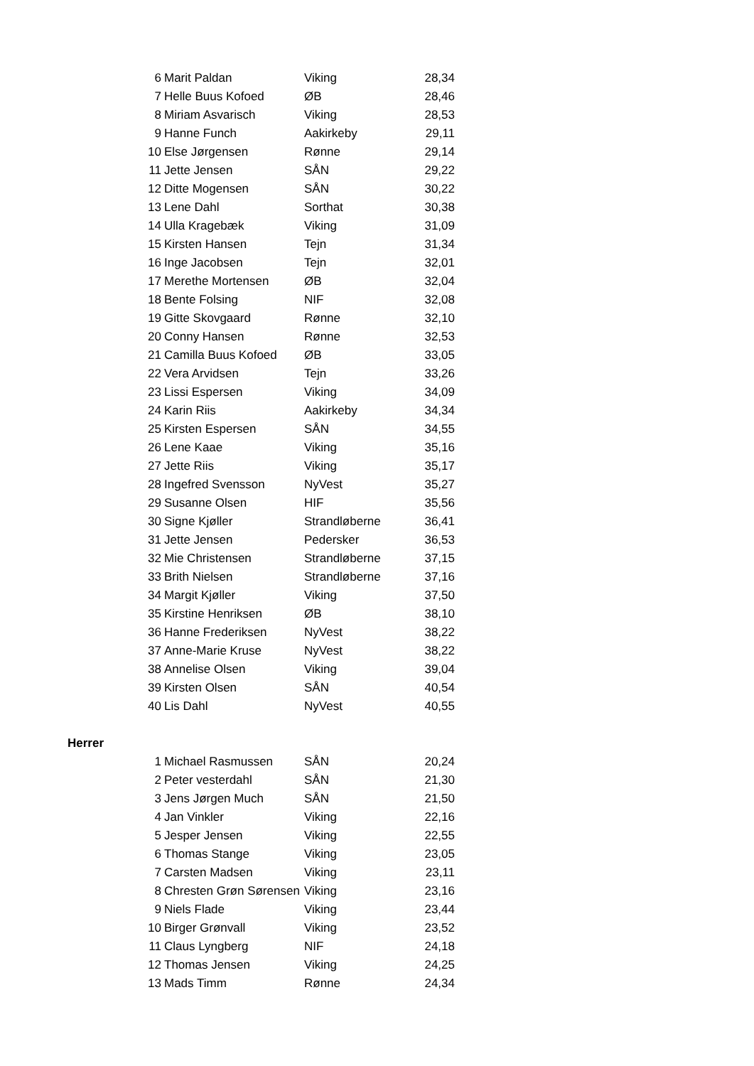| 6 | Marit Paldan | Viking | 28,34 |
| 7 | Helle Buus Kofoed | ØB | 28,46 |
| 8 | Miriam Asvarisch | Viking | 28,53 |
| 9 | Hanne Funch | Aakirkeby | 29,11 |
| 10 | Else Jørgensen | Rønne | 29,14 |
| 11 | Jette Jensen | SÅN | 29,22 |
| 12 | Ditte Mogensen | SÅN | 30,22 |
| 13 | Lene Dahl | Sorthat | 30,38 |
| 14 | Ulla Kragebæk | Viking | 31,09 |
| 15 | Kirsten Hansen | Tejn | 31,34 |
| 16 | Inge Jacobsen | Tejn | 32,01 |
| 17 | Merethe Mortensen | ØB | 32,04 |
| 18 | Bente Folsing | NIF | 32,08 |
| 19 | Gitte Skovgaard | Rønne | 32,10 |
| 20 | Conny Hansen | Rønne | 32,53 |
| 21 | Camilla Buus Kofoed | ØB | 33,05 |
| 22 | Vera Arvidsen | Tejn | 33,26 |
| 23 | Lissi Espersen | Viking | 34,09 |
| 24 | Karin Riis | Aakirkeby | 34,34 |
| 25 | Kirsten Espersen | SÅN | 34,55 |
| 26 | Lene Kaae | Viking | 35,16 |
| 27 | Jette Riis | Viking | 35,17 |
| 28 | Ingefred Svensson | NyVest | 35,27 |
| 29 | Susanne Olsen | HIF | 35,56 |
| 30 | Signe Kjøller | Strandløberne | 36,41 |
| 31 | Jette Jensen | Pedersker | 36,53 |
| 32 | Mie Christensen | Strandløberne | 37,15 |
| 33 | Brith Nielsen | Strandløberne | 37,16 |
| 34 | Margit Kjøller | Viking | 37,50 |
| 35 | Kirstine Henriksen | ØB | 38,10 |
| 36 | Hanne Frederiksen | NyVest | 38,22 |
| 37 | Anne-Marie Kruse | NyVest | 38,22 |
| 38 | Annelise Olsen | Viking | 39,04 |
| 39 | Kirsten Olsen | SÅN | 40,54 |
| 40 | Lis Dahl | NyVest | 40,55 |
| Herrer | | | |
| 1 | Michael Rasmussen | SÅN | 20,24 |
| 2 | Peter vesterdahl | SÅN | 21,30 |
| 3 | Jens Jørgen Much | SÅN | 21,50 |
| 4 | Jan Vinkler | Viking | 22,16 |
| 5 | Jesper Jensen | Viking | 22,55 |
| 6 | Thomas Stange | Viking | 23,05 |
| 7 | Carsten Madsen | Viking | 23,11 |
| 8 | Chresten Grøn Sørensen | Viking | 23,16 |
| 9 | Niels Flade | Viking | 23,44 |
| 10 | Birger Grønvall | Viking | 23,52 |
| 11 | Claus Lyngberg | NIF | 24,18 |
| 12 | Thomas Jensen | Viking | 24,25 |
| 13 | Mads Timm | Rønne | 24,34 |